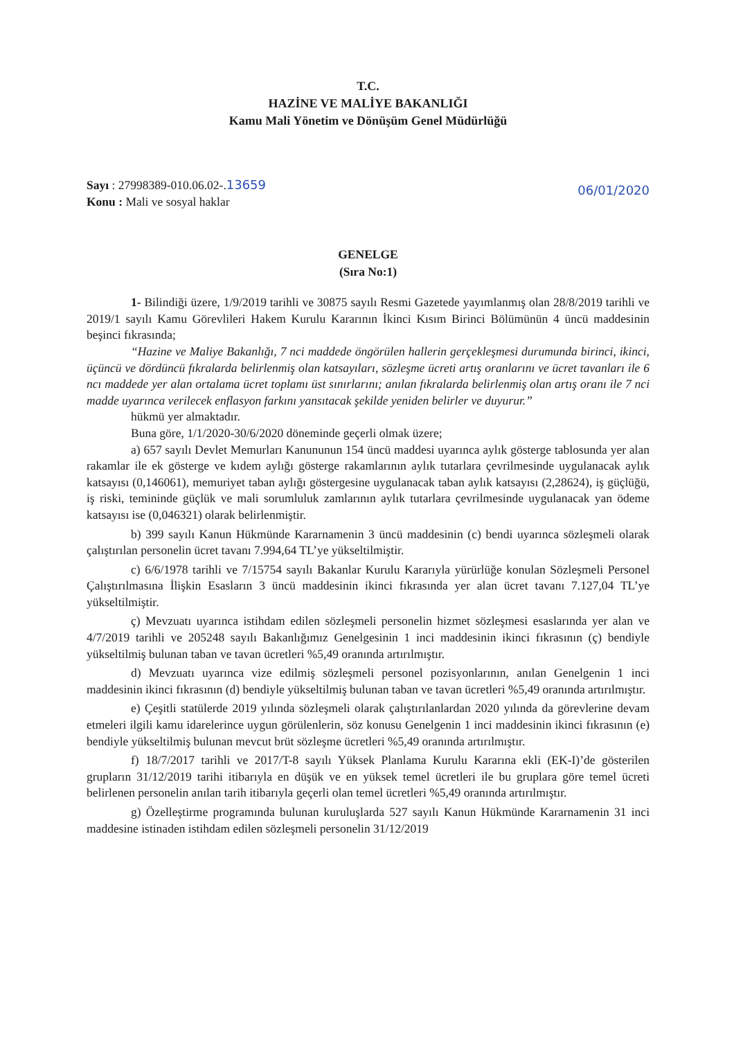T.C.
HAZİNE VE MALİYE BAKANLIĞI
Kamu Mali Yönetim ve Dönüşüm Genel Müdürlüğü
Sayı : 27998389-010.06.02-.13659
Konu : Mali ve sosyal haklar
06/01/2020
GENELGE
(Sıra No:1)
1- Bilindiği üzere, 1/9/2019 tarihli ve 30875 sayılı Resmi Gazetede yayımlanmış olan 28/8/2019 tarihli ve 2019/1 sayılı Kamu Görevlileri Hakem Kurulu Kararının İkinci Kısım Birinci Bölümünün 4 üncü maddesinin beşinci fıkrasında;
“Hazine ve Maliye Bakanlığı, 7 nci maddede öngörülen hallerin gerçekleşmesi durumunda birinci, ikinci, üçüncü ve dördüncü fıkralarda belirlenmiş olan katsayıları, sözleşme ücreti artış oranlarını ve ücret tavanları ile 6 ncı maddede yer alan ortalama ücret toplamı üst sınırlarını; anılan fıkralarda belirlenmiş olan artış oranı ile 7 nci madde uyarınca verilecek enflasyon farkını yansıtacak şekilde yeniden belirler ve duyurur.”
hükmü yer almaktadır.
Buna göre, 1/1/2020-30/6/2020 döneminde geçerli olmak üzere;
a) 657 sayılı Devlet Memurları Kanununun 154 üncü maddesi uyarınca aylık gösterge tablosunda yer alan rakamlar ile ek gösterge ve kıdem aylığı gösterge rakamlarının aylık tutarlara çevrilmesinde uygulanacak aylık katsayısı (0,146061), memuriyet taban aylığı göstergesine uygulanacak taban aylık katsayısı (2,28624), iş güçlüğü, iş riski, temininde güçlük ve mali sorumluluk zamlarının aylık tutarlara çevrilmesinde uygulanacak yan ödeme katsayısı ise (0,046321) olarak belirlenmiştir.
b) 399 sayılı Kanun Hükmünde Kararnamenin 3 üncü maddesinin (c) bendi uyarınca sözleşmeli olarak çalıştırılan personelin ücret tavanı 7.994,64 TL’ye yükseltilmiştir.
c) 6/6/1978 tarihli ve 7/15754 sayılı Bakanlar Kurulu Kararıyla yürürlüğe konulan Sözleşmeli Personel Çalıştırılmasına İlişkin Esasların 3 üncü maddesinin ikinci fıkrasında yer alan ücret tavanı 7.127,04 TL’ye yükseltilmiştir.
ç) Mevzuatı uyarınca istihdam edilen sözleşmeli personelin hizmet sözleşmesi esaslarında yer alan ve 4/7/2019 tarihli ve 205248 sayılı Bakanlığımız Genelgesinin 1 inci maddesinin ikinci fıkrasının (ç) bendiyle yükseltilmiş bulunan taban ve tavan ücretleri %5,49 oranında artırılmıştır.
d) Mevzuatı uyarınca vize edilmiş sözleşmeli personel pozisyonlarının, anılan Genelgenin 1 inci maddesinin ikinci fıkrasının (d) bendiyle yükseltilmiş bulunan taban ve tavan ücretleri %5,49 oranında artırılmıştır.
e) Çeşitli statülerde 2019 yılında sözleşmeli olarak çalıştırılanlardan 2020 yılında da görevlerine devam etmeleri ilgili kamu idarelerince uygun görülenlerin, söz konusu Genelgenin 1 inci maddesinin ikinci fıkrasının (e) bendiyle yükseltilmiş bulunan mevcut brüt sözleşme ücretleri %5,49 oranında artırılmıştır.
f) 18/7/2017 tarihli ve 2017/T-8 sayılı Yüksek Planlama Kurulu Kararına ekli (EK-I)’de gösterilen grupların 31/12/2019 tarihi itibarıyla en düşük ve en yüksek temel ücretleri ile bu gruplara göre temel ücreti belirlenen personelin anılan tarih itibarıyla geçerli olan temel ücretleri %5,49 oranında artırılmıştır.
g) Özelleştirme programında bulunan kuruluşlarda 527 sayılı Kanun Hükmünde Kararnamenin 31 inci maddesine istinaden istihdam edilen sözleşmeli personelin 31/12/2019